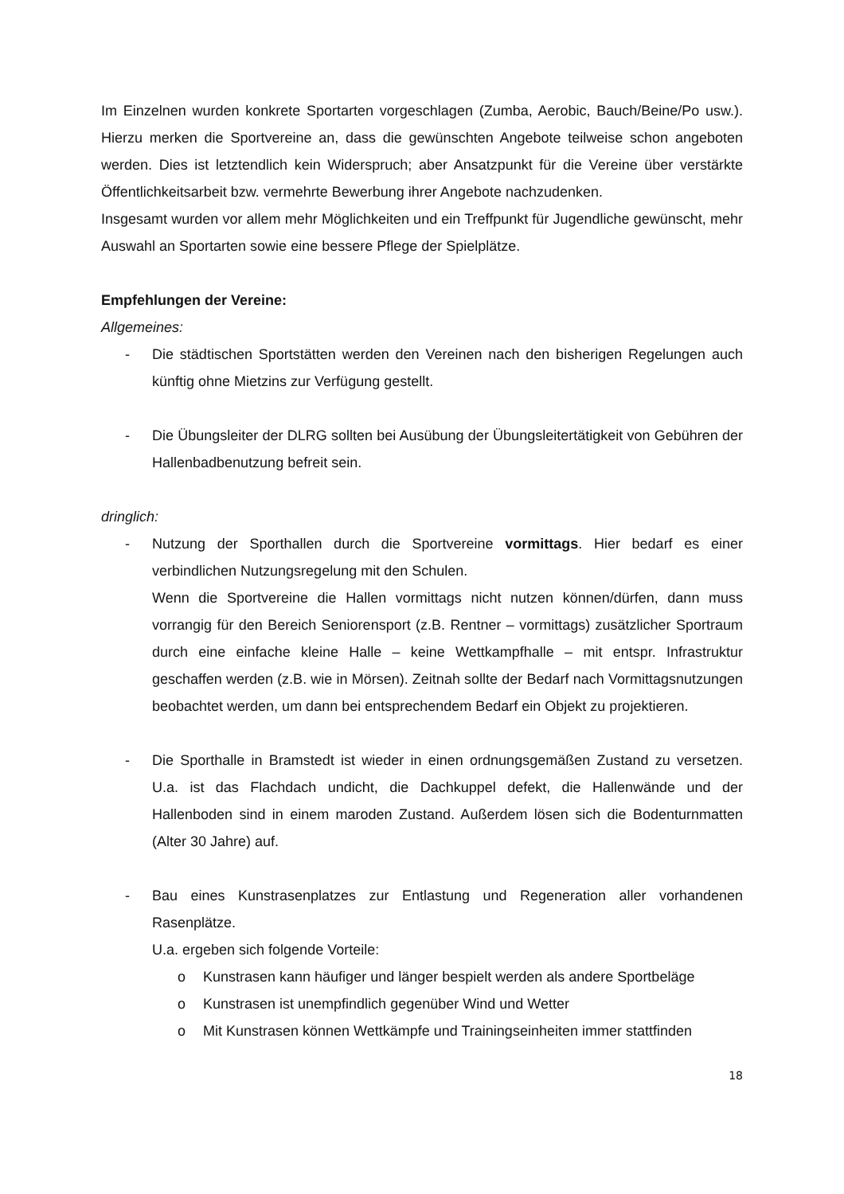Im Einzelnen wurden konkrete Sportarten vorgeschlagen (Zumba, Aerobic, Bauch/Beine/Po usw.). Hierzu merken die Sportvereine an, dass die gewünschten Angebote teilweise schon angeboten werden. Dies ist letztendlich kein Widerspruch; aber Ansatzpunkt für die Vereine über verstärkte Öffentlichkeitsarbeit bzw. vermehrte Bewerbung ihrer Angebote nachzudenken.
Insgesamt wurden vor allem mehr Möglichkeiten und ein Treffpunkt für Jugendliche gewünscht, mehr Auswahl an Sportarten sowie eine bessere Pflege der Spielplätze.
Empfehlungen der Vereine:
Allgemeines:
- Die städtischen Sportstätten werden den Vereinen nach den bisherigen Regelungen auch künftig ohne Mietzins zur Verfügung gestellt.
- Die Übungsleiter der DLRG sollten bei Ausübung der Übungsleitertätigkeit von Gebühren der Hallenbadbenutzung befreit sein.
dringlich:
- Nutzung der Sporthallen durch die Sportvereine vormittags. Hier bedarf es einer verbindlichen Nutzungsregelung mit den Schulen.
Wenn die Sportvereine die Hallen vormittags nicht nutzen können/dürfen, dann muss vorrangig für den Bereich Seniorensport (z.B. Rentner – vormittags) zusätzlicher Sportraum durch eine einfache kleine Halle – keine Wettkampfhalle – mit entspr. Infrastruktur geschaffen werden (z.B. wie in Mörsen). Zeitnah sollte der Bedarf nach Vormittagsnutzungen beobachtet werden, um dann bei entsprechendem Bedarf ein Objekt zu projektieren.
- Die Sporthalle in Bramstedt ist wieder in einen ordnungsgemäßen Zustand zu versetzen. U.a. ist das Flachdach undicht, die Dachkuppel defekt, die Hallenwände und der Hallenboden sind in einem maroden Zustand. Außerdem lösen sich die Bodenturnmatten (Alter 30 Jahre) auf.
- Bau eines Kunstrasenplatzes zur Entlastung und Regeneration aller vorhandenen Rasenplätze.
U.a. ergeben sich folgende Vorteile:
o Kunstrasen kann häufiger und länger bespielt werden als andere Sportbeläge
o Kunstrasen ist unempfindlich gegenüber Wind und Wetter
o Mit Kunstrasen können Wettkämpfe und Trainingseinheiten immer stattfinden
18